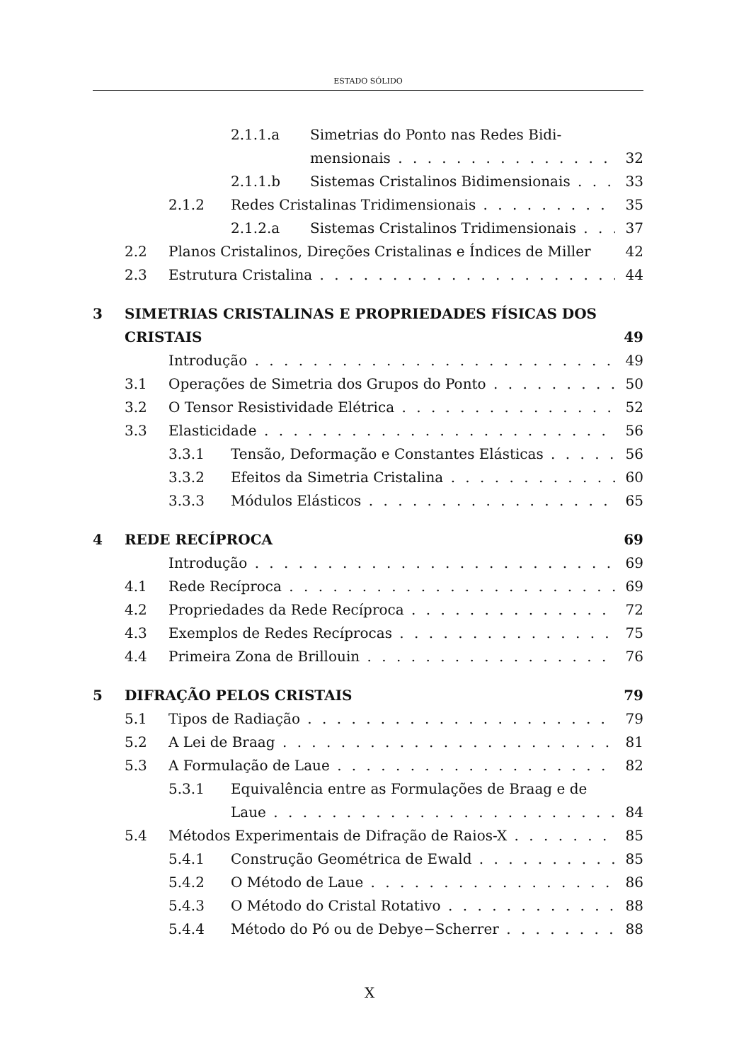ESTADO SÓLIDO
2.1.1.a Simetrias do Ponto nas Redes Bidi-
mensionais 32
2.1.1.b Sistemas Cristalinos Bidimensionais 33
2.1.2 Redes Cristalinas Tridimensionais 35
2.1.2.a Sistemas Cristalinos Tridimensionais 37
2.2 Planos Cristalinos, Direções Cristalinas e Índices de Miller 42
2.3 Estrutura Cristalina 44
3 SIMETRIAS CRISTALINAS E PROPRIEDADES FÍSICAS DOS
CRISTAIS 49
Introdução 49
3.1 Operações de Simetria dos Grupos do Ponto 50
3.2 O Tensor Resistividade Elétrica 52
3.3 Elasticidade 56
3.3.1 Tensão, Deformação e Constantes Elásticas 56
3.3.2 Efeitos da Simetria Cristalina 60
3.3.3 Módulos Elásticos 65
4 REDE RECÍPROCA 69
Introdução 69
4.1 Rede Recíproca 69
4.2 Propriedades da Rede Recíproca 72
4.3 Exemplos de Redes Recíprocas 75
4.4 Primeira Zona de Brillouin 76
5 DIFRAÇÃO PELOS CRISTAIS 79
5.1 Tipos de Radiação 79
5.2 A Lei de Braag 81
5.3 A Formulação de Laue 82
5.3.1 Equivalência entre as Formulações de Braag e de
Laue 84
5.4 Métodos Experimentais de Difração de Raios-X 85
5.4.1 Construção Geométrica de Ewald 85
5.4.2 O Método de Laue 86
5.4.3 O Método do Cristal Rotativo 88
5.4.4 Método do Pó ou de Debye−Scherrer 88
X